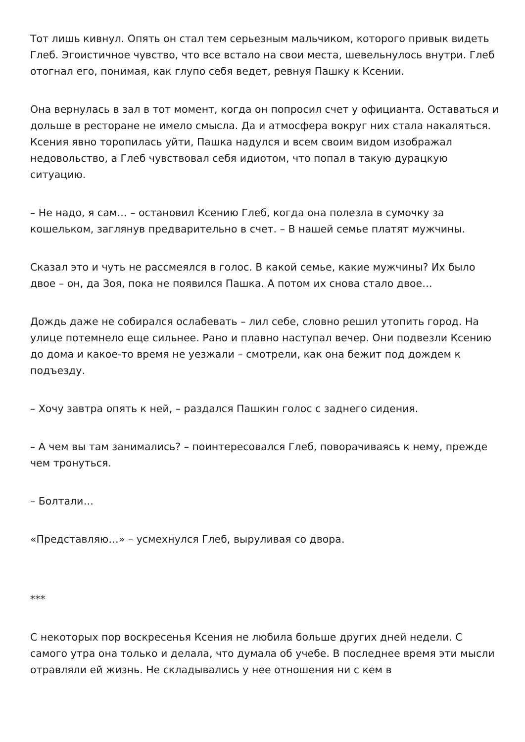Тот лишь кивнул. Опять он стал тем серьезным мальчиком, которого привык видеть Глеб. Эгоистичное чувство, что все встало на свои места, шевельнулось внутри. Глеб отогнал его, понимая, как глупо себя ведет, ревнуя Пашку к Ксении.
Она вернулась в зал в тот момент, когда он попросил счет у официанта. Оставаться и дольше в ресторане не имело смысла. Да и атмосфера вокруг них стала накаляться. Ксения явно торопилась уйти, Пашка надулся и всем своим видом изображал недовольство, а Глеб чувствовал себя идиотом, что попал в такую дурацкую ситуацию.
– Не надо, я сам… – остановил Ксению Глеб, когда она полезла в сумочку за кошельком, заглянув предварительно в счет. – В нашей семье платят мужчины.
Сказал это и чуть не рассмеялся в голос. В какой семье, какие мужчины? Их было двое – он, да Зоя, пока не появился Пашка. А потом их снова стало двое…
Дождь даже не собирался ослабевать – лил себе, словно решил утопить город. На улице потемнело еще сильнее. Рано и плавно наступал вечер. Они подвезли Ксению до дома и какое-то время не уезжали – смотрели, как она бежит под дождем к подъезду.
– Хочу завтра опять к ней, – раздался Пашкин голос с заднего сидения.
– А чем вы там занимались? – поинтересовался Глеб, поворачиваясь к нему, прежде чем тронуться.
– Болтали…
«Представляю…» – усмехнулся Глеб, выруливая со двора.
***
С некоторых пор воскресенья Ксения не любила больше других дней недели. С самого утра она только и делала, что думала об учебе. В последнее время эти мысли отравляли ей жизнь. Не складывались у нее отношения ни с кем в